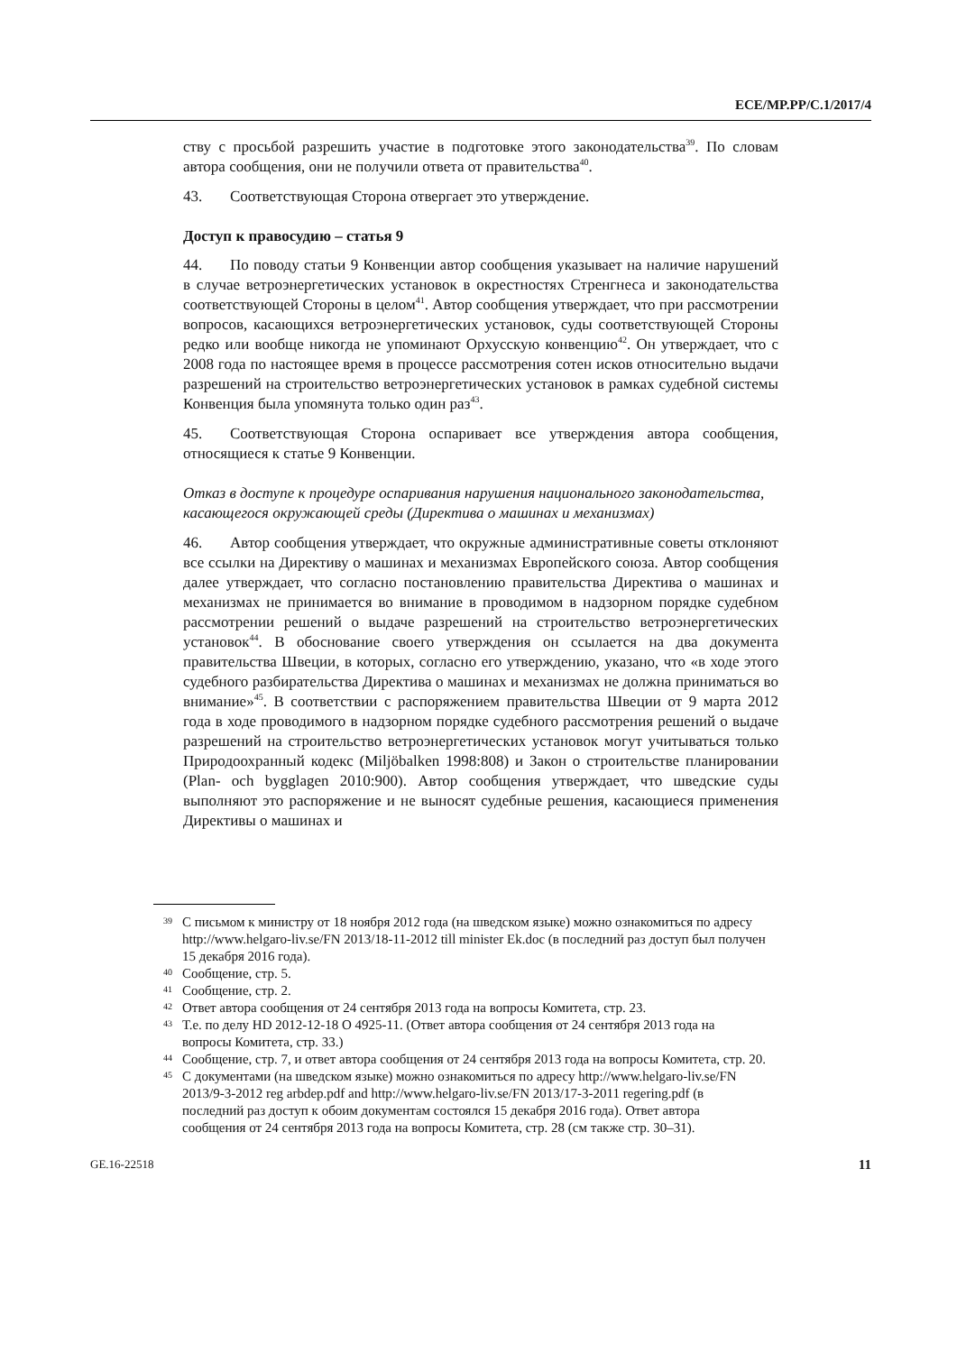ECE/MP.PP/C.1/2017/4
ству с просьбой разрешить участие в подготовке этого законодательства<sup>39</sup>. По словам автора сообщения, они не получили ответа от правительства<sup>40</sup>.
43. Соответствующая Сторона отвергает это утверждение.
Доступ к правосудию – статья 9
44. По поводу статьи 9 Конвенции автор сообщения указывает на наличие нарушений в случае ветроэнергетических установок в окрестностях Стренгнеса и законодательства соответствующей Стороны в целом<sup>41</sup>. Автор сообщения утверждает, что при рассмотрении вопросов, касающихся ветроэнергетических установок, суды соответствующей Стороны редко или вообще никогда не упоминают Орхусскую конвенцию<sup>42</sup>. Он утверждает, что с 2008 года по настоящее время в процессе рассмотрения сотен исков относительно выдачи разрешений на строительство ветроэнергетических установок в рамках судебной системы Конвенция была упомянута только один раз<sup>43</sup>.
45. Соответствующая Сторона оспаривает все утверждения автора сообщения, относящиеся к статье 9 Конвенции.
Отказ в доступе к процедуре оспаривания нарушения национального законодательства, касающегося окружающей среды (Директива о машинах и механизмах)
46. Автор сообщения утверждает, что окружные административные советы отклоняют все ссылки на Директиву о машинах и механизмах Европейского союза. Автор сообщения далее утверждает, что согласно постановлению правительства Директива о машинах и механизмах не принимается во внимание в проводимом в надзорном порядке судебном рассмотрении решений о выдаче разрешений на строительство ветроэнергетических установок<sup>44</sup>. В обоснование своего утверждения он ссылается на два документа правительства Швеции, в которых, согласно его утверждению, указано, что «в ходе этого судебного разбирательства Директива о машинах и механизмах не должна приниматься во внимание»<sup>45</sup>. В соответствии с распоряжением правительства Швеции от 9 марта 2012 года в ходе проводимого в надзорном порядке судебного рассмотрения решений о выдаче разрешений на строительство ветроэнергетических установок могут учитываться только Природоохранный кодекс (Miljöbalken 1998:808) и Закон о строительстве планировании (Plan- och bygglagen 2010:900). Автор сообщения утверждает, что шведские суды выполняют это распоряжение и не выносят судебные решения, касающиеся применения Директивы о машинах и
<sup>39</sup>
С письмом к министру от 18 ноября 2012 года (на шведском языке) можно ознакомиться по адресу http://www.helgaro-liv.se/FN 2013/18-11-2012 till minister Ek.doc (в последний раз доступ был получен 15 декабря 2016 года).
<sup>40</sup>
Сообщение, стр. 5.
<sup>41</sup>
Сообщение, стр. 2.
<sup>42</sup>
Ответ автора сообщения от 24 сентября 2013 года на вопросы Комитета, стр. 23.
<sup>43</sup>
Т.е. по делу HD 2012-12-18 O 4925-11. (Ответ автора сообщения от 24 сентября 2013 года на вопросы Комитета, стр. 33.)
<sup>44</sup>
Сообщение, стр. 7, и ответ автора сообщения от 24 сентября 2013 года на вопросы Комитета, стр. 20.
<sup>45</sup>
С документами (на шведском языке) можно ознакомиться по адресу http://www.helgaro-liv.se/FN 2013/9-3-2012 reg arbdep.pdf and http://www.helgaro-liv.se/FN 2013/17-3-2011 regering.pdf (в последний раз доступ к обоим документам состоялся 15 декабря 2016 года). Ответ автора сообщения от 24 сентября 2013 года на вопросы Комитета, стр. 28 (см также стр. 30–31).
GE.16-22518 11